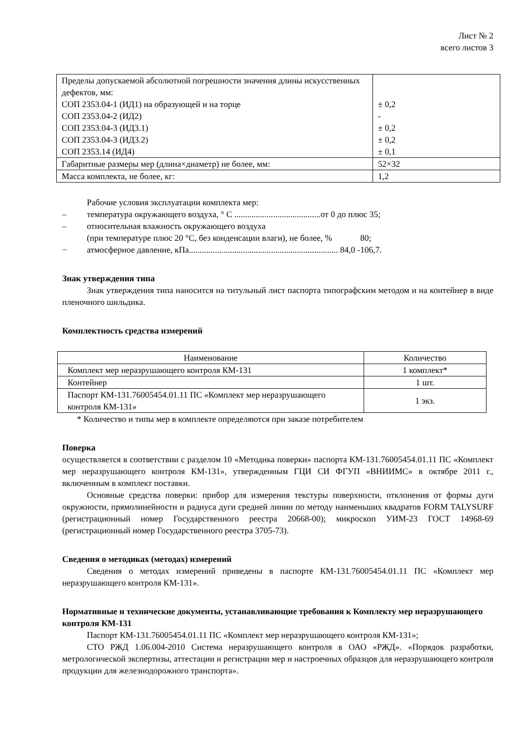Лист № 2
всего листов 3
| Пределы допускаемой абсолютной погрешности значения длины искусственных дефектов, мм: СОП 2353.04-1 (ИД1) на образующей и на торце СОП 2353.04-2 (ИД2) СОП 2353.04-3 (ИД3.1) СОП 2353.04-3 (ИД3.2) СОП 2353.14 (ИД4) | ± 0,2 - ± 0,2 ± 0,2 ± 0,1 |
| Габаритные размеры мер (длина×диаметр) не более, мм: | 52×32 |
| Масса комплекта, не более, кг: | 1,2 |
Рабочие условия эксплуатации комплекта мер:
– температура окружающего воздуха, ° С ........................................от 0 до плюс 35;
– относительная влажность окружающего воздуха
(при температуре плюс 20 °С, без конденсации влаги), не более, % 80;
− атмосферное давление, кПа..................................................................... 84,0 -106,7.
Знак утверждения типа
Знак утверждения типа наносится на титульный лист паспорта типографским методом и на контейнер в виде пленочного шильдика.
Комплектность средства измерений
| Наименование | Количество |
| Комплект мер неразрушающего контроля КМ-131 | 1 комплект* |
| Контейнер | 1 шт. |
| Паспорт КМ-131.76005454.01.11 ПС «Комплект мер неразрушающего контроля КМ-131» | 1 экз. |
* Количество и типы мер в комплекте определяются при заказе потребителем
Поверка
осуществляется в соответствии с разделом 10 «Методика поверки» паспорта КМ-131.76005454.01.11 ПС «Комплект мер неразрушающего контроля КМ-131», утвержденным ГЦИ СИ ФГУП «ВНИИМС» в октябре 2011 г., включенным в комплект поставки.
Основные средства поверки: прибор для измерения текстуры поверхности, отклонения от формы дуги окружности, прямолинейности и радиуса дуги средней линии по методу наименьших квадратов FORM TALYSURF (регистрационный номер Государственного реестра 20668-00); микроскоп УИМ-23 ГОСТ 14968-69 (регистрационный номер Государственного реестра 3705-73).
Сведения о методиках (методах) измерений
Сведения о методах измерений приведены в паспорте КМ-131.76005454.01.11 ПС «Комплект мер неразрушающего контроля КМ-131».
Нормативные и технические документы, устанавливающие требования к Комплекту мер неразрушающего контроля КМ-131
Паспорт КМ-131.76005454.01.11 ПС «Комплект мер неразрушающего контроля КМ-131»;
СТО РЖД 1.06.004-2010 Система неразрушающего контроля в ОАО «РЖД». «Порядок разработки, метрологической экспертизы, аттестации и регистрации мер и настроечных образцов для неразрушающего контроля продукции для железнодорожного транспорта».